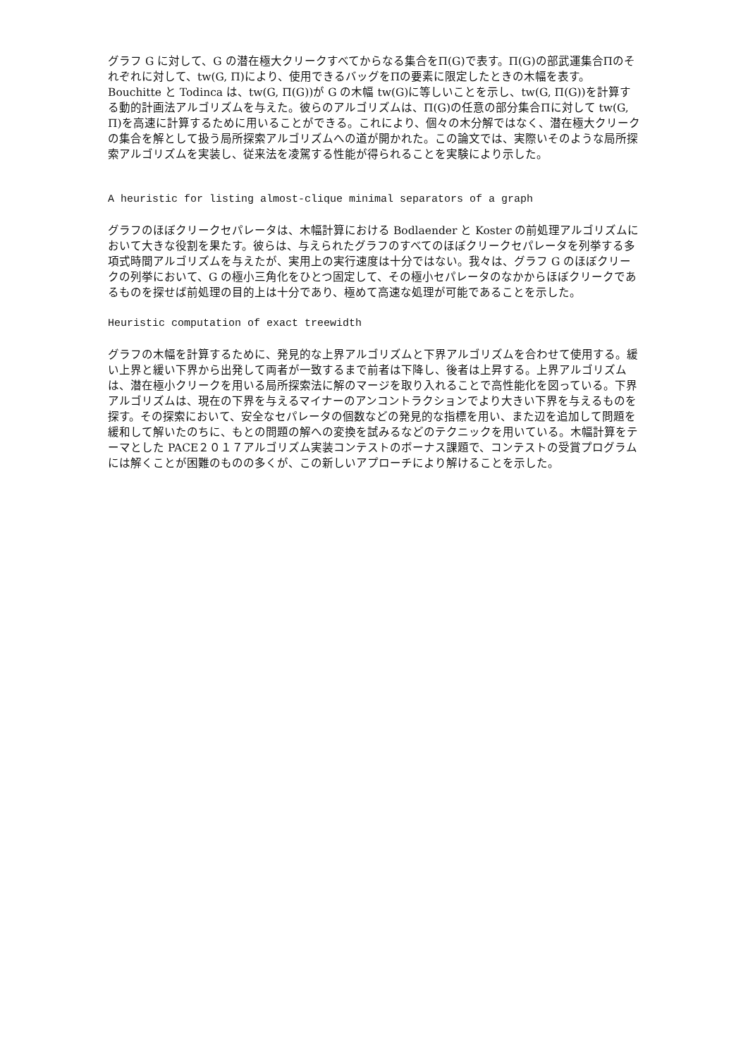グラフ G に対して、G の潜在極大クリークすべてからなる集合をΠ(G)で表す。Π(G)の部武運集合Πのそれぞれに対して、tw(G, Π)により、使用できるバッグをΠの要素に限定したときの木幅を表す。Bouchitte と Todinca は、tw(G, Π(G))が G の木幅 tw(G)に等しいことを示し、tw(G, Π(G))を計算する動的計画法アルゴリズムを与えた。彼らのアルゴリズムは、Π(G)の任意の部分集合Πに対して tw(G, Π)を高速に計算するために用いることができる。これにより、個々の木分解ではなく、潜在極大クリークの集合を解として扱う局所探索アルゴリズムへの道が開かれた。この論文では、実際いそのような局所探索アルゴリズムを実装し、従来法を凌駕する性能が得られることを実験により示した。
A heuristic for listing almost-clique minimal separators of a graph
グラフのほぼクリークセパレータは、木幅計算における Bodlaender と Koster の前処理アルゴリズムにおいて大きな役割を果たす。彼らは、与えられたグラフのすべてのほぼクリークセパレータを列挙する多項式時間アルゴリズムを与えたが、実用上の実行速度は十分ではない。我々は、グラフ G のほぼクリークの列挙において、G の極小三角化をひとつ固定して、その極小セパレータのなかからほぼクリークであるものを探せば前処理の目的上は十分であり、極めて高速な処理が可能であることを示した。
Heuristic computation of exact treewidth
グラフの木幅を計算するために、発見的な上界アルゴリズムと下界アルゴリズムを合わせて使用する。緩い上界と緩い下界から出発して両者が一致するまで前者は下降し、後者は上昇する。上界アルゴリズムは、潜在極小クリークを用いる局所探索法に解のマージを取り入れることで高性能化を図っている。下界アルゴリズムは、現在の下界を与えるマイナーのアンコントラクションでより大きい下界を与えるものを探す。その探索において、安全なセパレータの個数などの発見的な指標を用い、また辺を追加して問題を緩和して解いたのちに、もとの問題の解への変換を試みるなどのテクニックを用いている。木幅計算をテーマとした PACE２０１７アルゴリズム実装コンテストのボーナス課題で、コンテストの受賞プログラムには解くことが困難のものの多くが、この新しいアプローチにより解けることを示した。